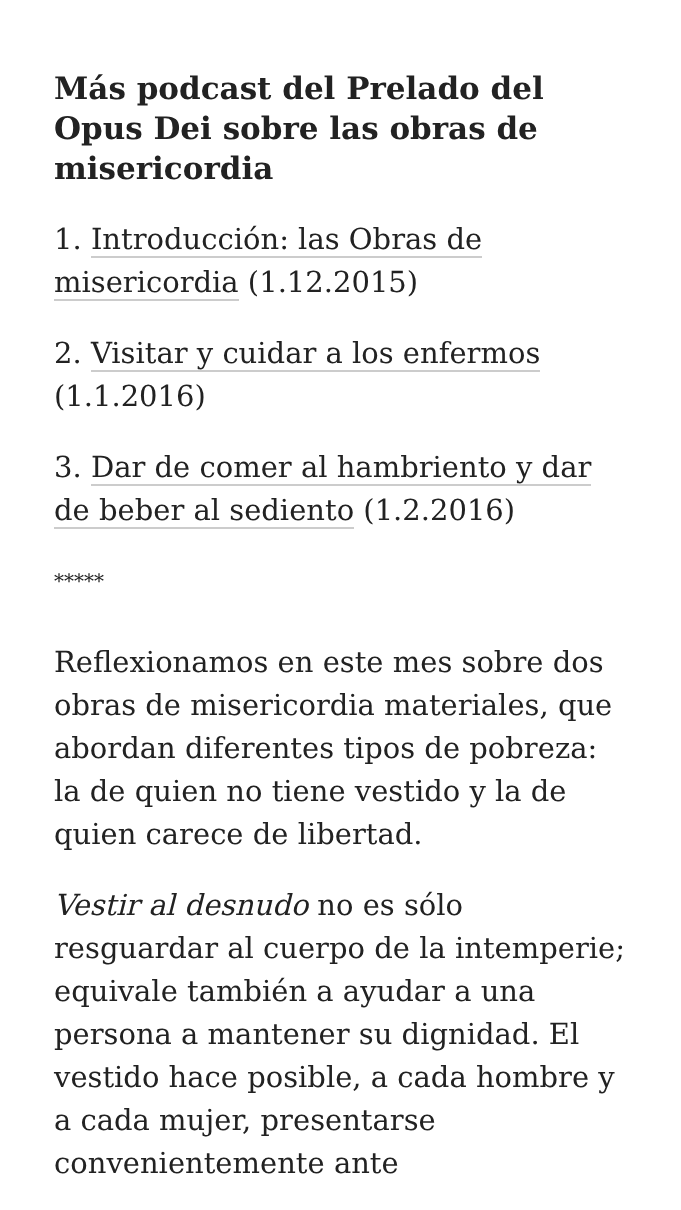Más podcast del Prelado del Opus Dei sobre las obras de misericordia
1. Introducción: las Obras de misericordia (1.12.2015)
2. Visitar y cuidar a los enfermos (1.1.2016)
3. Dar de comer al hambriento y dar de beber al sediento (1.2.2016)
*****
Reflexionamos en este mes sobre dos obras de misericordia materiales, que abordan diferentes tipos de pobreza: la de quien no tiene vestido y la de quien carece de libertad.
Vestir al desnudo no es sólo resguardar al cuerpo de la intemperie; equivale también a ayudar a una persona a mantener su dignidad. El vestido hace posible, a cada hombre y a cada mujer, presentarse convenientemente ante